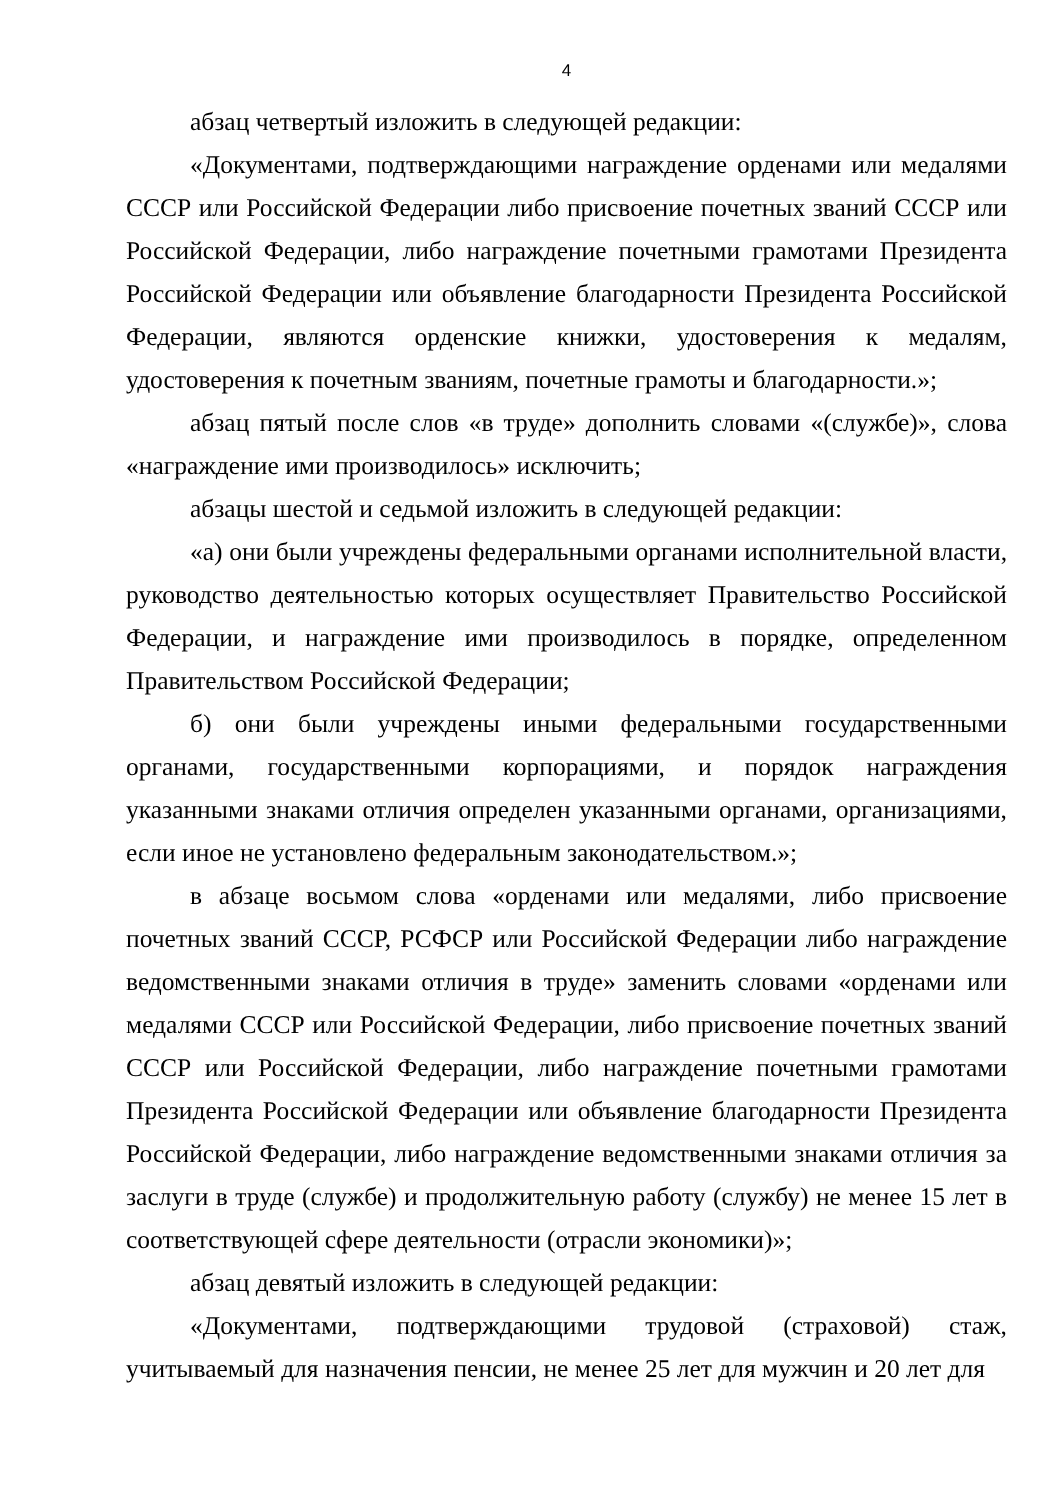4
абзац четвертый изложить в следующей редакции:
«Документами, подтверждающими награждение орденами или медалями СССР или Российской Федерации либо присвоение почетных званий СССР или Российской Федерации, либо награждение почетными грамотами Президента Российской Федерации или объявление благодарности Президента Российской Федерации, являются орденские книжки, удостоверения к медалям, удостоверения к почетным званиям, почетные грамоты и благодарности.»;
абзац пятый после слов «в труде» дополнить словами «(службе)», слова «награждение ими производилось» исключить;
абзацы шестой и седьмой изложить в следующей редакции:
«а) они были учреждены федеральными органами исполнительной власти, руководство деятельностью которых осуществляет Правительство Российской Федерации, и награждение ими производилось в порядке, определенном Правительством Российской Федерации;
б) они были учреждены иными федеральными государственными органами, государственными корпорациями, и порядок награждения указанными знаками отличия определен указанными органами, организациями, если иное не установлено федеральным законодательством.»;
в абзаце восьмом слова «орденами или медалями, либо присвоение почетных званий СССР, РСФСР или Российской Федерации либо награждение ведомственными знаками отличия в труде» заменить словами «орденами или медалями СССР или Российской Федерации, либо присвоение почетных званий СССР или Российской Федерации, либо награждение почетными грамотами Президента Российской Федерации или объявление благодарности Президента Российской Федерации, либо награждение ведомственными знаками отличия за заслуги в труде (службе) и продолжительную работу (службу) не менее 15 лет в соответствующей сфере деятельности (отрасли экономики)»;
абзац девятый изложить в следующей редакции:
«Документами, подтверждающими трудовой (страховой) стаж, учитываемый для назначения пенсии, не менее 25 лет для мужчин и 20 лет для